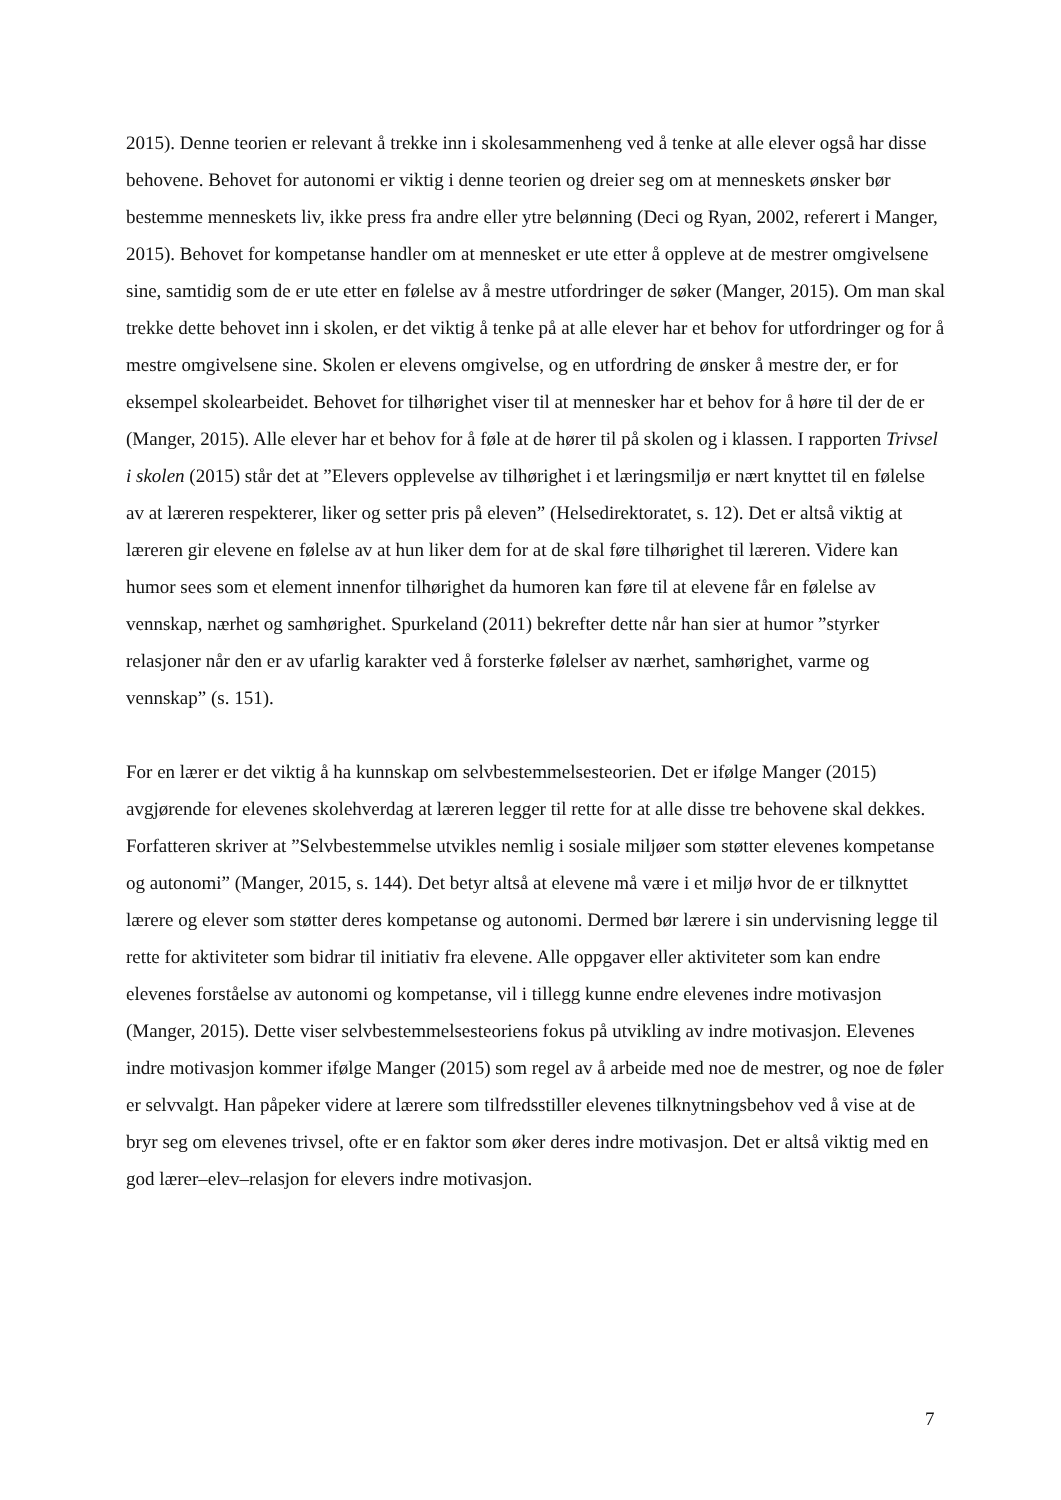2015). Denne teorien er relevant å trekke inn i skolesammenheng ved å tenke at alle elever også har disse behovene. Behovet for autonomi er viktig i denne teorien og dreier seg om at menneskets ønsker bør bestemme menneskets liv, ikke press fra andre eller ytre belønning (Deci og Ryan, 2002, referert i Manger, 2015). Behovet for kompetanse handler om at mennesket er ute etter å oppleve at de mestrer omgivelsene sine, samtidig som de er ute etter en følelse av å mestre utfordringer de søker (Manger, 2015). Om man skal trekke dette behovet inn i skolen, er det viktig å tenke på at alle elever har et behov for utfordringer og for å mestre omgivelsene sine. Skolen er elevens omgivelse, og en utfordring de ønsker å mestre der, er for eksempel skolearbeidet. Behovet for tilhørighet viser til at mennesker har et behov for å høre til der de er (Manger, 2015). Alle elever har et behov for å føle at de hører til på skolen og i klassen. I rapporten Trivsel i skolen (2015) står det at ”Elevers opplevelse av tilhørighet i et læringsmiljø er nært knyttet til en følelse av at læreren respekterer, liker og setter pris på eleven” (Helsedirektoratet, s. 12). Det er altså viktig at læreren gir elevene en følelse av at hun liker dem for at de skal føre tilhørighet til læreren. Videre kan humor sees som et element innenfor tilhørighet da humoren kan føre til at elevene får en følelse av vennskap, nærhet og samhørighet. Spurkeland (2011) bekrefter dette når han sier at humor ”styrker relasjoner når den er av ufarlig karakter ved å forsterke følelser av nærhet, samhørighet, varme og vennskap” (s. 151).
For en lærer er det viktig å ha kunnskap om selvbestemmelsesteorien. Det er ifølge Manger (2015) avgjørende for elevenes skolehverdag at læreren legger til rette for at alle disse tre behovene skal dekkes. Forfatteren skriver at ”Selvbestemmelse utvikles nemlig i sosiale miljøer som støtter elevenes kompetanse og autonomi” (Manger, 2015, s. 144). Det betyr altså at elevene må være i et miljø hvor de er tilknyttet lærere og elever som støtter deres kompetanse og autonomi. Dermed bør lærere i sin undervisning legge til rette for aktiviteter som bidrar til initiativ fra elevene. Alle oppgaver eller aktiviteter som kan endre elevenes forståelse av autonomi og kompetanse, vil i tillegg kunne endre elevenes indre motivasjon (Manger, 2015). Dette viser selvbestemmelsesteoriens fokus på utvikling av indre motivasjon. Elevenes indre motivasjon kommer ifølge Manger (2015) som regel av å arbeide med noe de mestrer, og noe de føler er selvvalgt. Han påpeker videre at lærere som tilfredsstiller elevenes tilknytningsbehov ved å vise at de bryr seg om elevenes trivsel, ofte er en faktor som øker deres indre motivasjon. Det er altså viktig med en god lærer–elev–relasjon for elevers indre motivasjon.
7